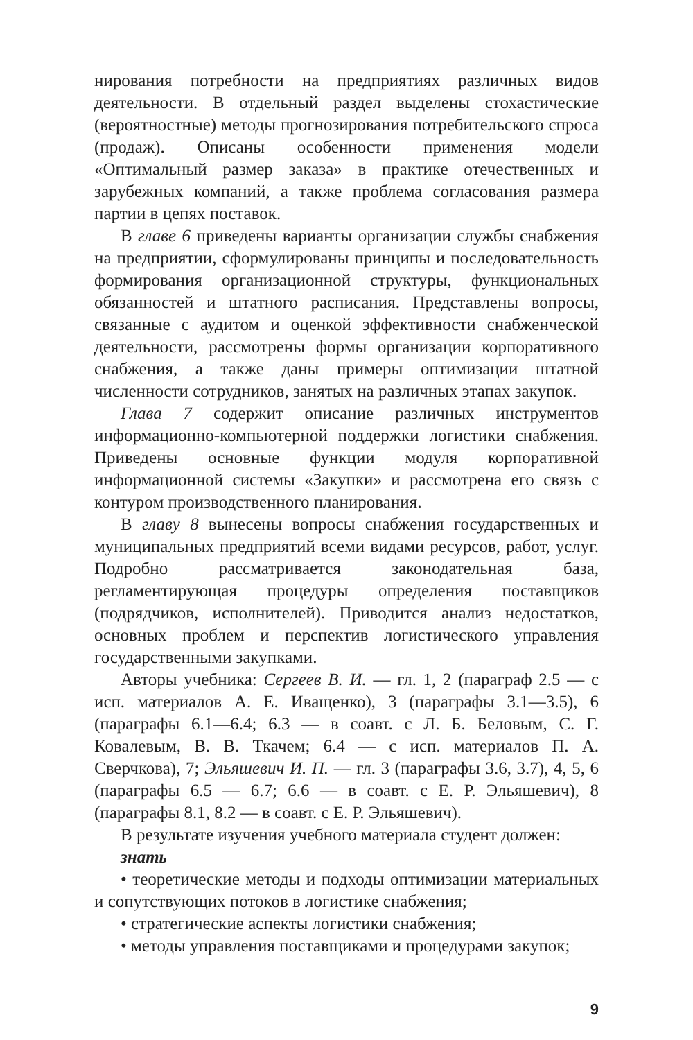нирования потребности на предприятиях различных видов деятельности. В отдельный раздел выделены стохастические (вероятностные) методы прогнозирования потребительского спроса (продаж). Описаны особенности применения модели «Оптимальный размер заказа» в практике отечественных и зарубежных компаний, а также проблема согласования размера партии в цепях поставок.
В главе 6 приведены варианты организации службы снабжения на предприятии, сформулированы принципы и последовательность формирования организационной структуры, функциональных обязанностей и штатного расписания. Представлены вопросы, связанные с аудитом и оценкой эффективности снабженческой деятельности, рассмотрены формы организации корпоративного снабжения, а также даны примеры оптимизации штатной численности сотрудников, занятых на различных этапах закупок.
Глава 7 содержит описание различных инструментов информационно-компьютерной поддержки логистики снабжения. Приведены основные функции модуля корпоративной информационной системы «Закупки» и рассмотрена его связь с контуром производственного планирования.
В главу 8 вынесены вопросы снабжения государственных и муниципальных предприятий всеми видами ресурсов, работ, услуг. Подробно рассматривается законодательная база, регламентирующая процедуры определения поставщиков (подрядчиков, исполнителей). Приводится анализ недостатков, основных проблем и перспектив логистического управления государственными закупками.
Авторы учебника: Сергеев В. И. — гл. 1, 2 (параграф 2.5 — с исп. материалов А. Е. Иващенко), 3 (параграфы 3.1—3.5), 6 (параграфы 6.1—6.4; 6.3 — в соавт. с Л. Б. Беловым, С. Г. Ковалевым, В. В. Ткачем; 6.4 — с исп. материалов П. А. Сверчкова), 7; Эльяшевич И. П. — гл. 3 (параграфы 3.6, 3.7), 4, 5, 6 (параграфы 6.5 — 6.7; 6.6 — в соавт. с Е. Р. Эльяшевич), 8 (параграфы 8.1, 8.2 — в соавт. с Е. Р. Эльяшевич).
В результате изучения учебного материала студент должен:
знать
• теоретические методы и подходы оптимизации материальных и сопутствующих потоков в логистике снабжения;
• стратегические аспекты логистики снабжения;
• методы управления поставщиками и процедурами закупок;
9